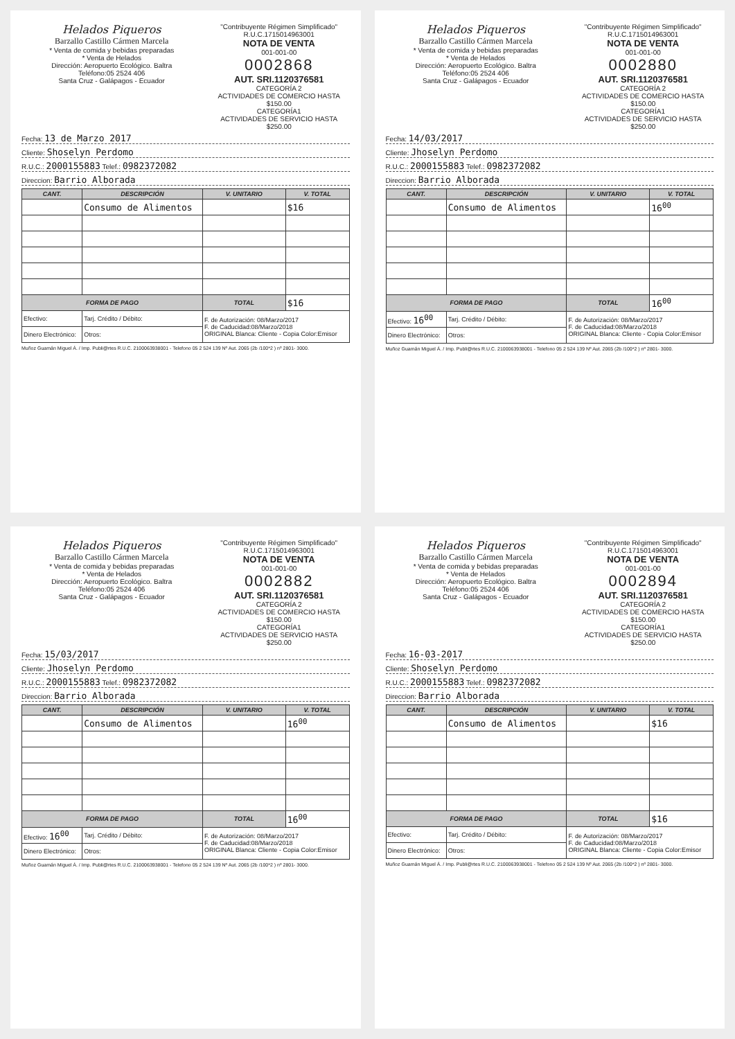Helados Piqueros
Barzallo Castillo Cármen Marcela
* Venta de comida y bebidas preparadas
* Venta de Helados
Dirección: Aeropuerto Ecológico. Baltra
Teléfono:05 2524 406
Santa Cruz - Galápagos - Ecuador
"Contribuyente Régimen Simplificado"
R.U.C.1715014963001
NOTA DE VENTA
001-001-00
0002868
AUT. SRI.1120376581
CATEGORÍA 2
ACTIVIDADES DE COMERCIO HASTA $150.00
CATEGORÍA1
ACTIVIDADES DE SERVICIO HASTA $250.00
Fecha: 13 de Marzo 2017
Cliente: Shoselyn Perdomo
R.U.C.: 2000155883 Telef.: 0982372082
Direccion: Barrio Alborada
| CANT. | DESCRIPCIÓN | V. UNITARIO | V. TOTAL |
| --- | --- | --- | --- |
| | Consumo de Alimentos | | $16 |
| FORMA DE PAGO | | TOTAL | $16 |
| Efectivo: | Tarj. Crédito / Débito: | F. de Autorización: 08/Marzo/2017 F. de Caducidad:08/Marzo/2018 ORIGINAL Blanca: Cliente - Copia Color:Emisor | |
| Dinero Electrónico: | Otros: | | |
Muñoz Guamán Miguel Á. / Imp. Publi@rtes R.U.C. 2100063938001 - Telefono 05 2 524 139 Nº Aut. 2065 (2b /100*2 ) nº 2801- 3000.
Helados Piqueros
Barzallo Castillo Cármen Marcela
* Venta de comida y bebidas preparadas
* Venta de Helados
Dirección: Aeropuerto Ecológico. Baltra
Teléfono:05 2524 406
Santa Cruz - Galápagos - Ecuador
"Contribuyente Régimen Simplificado"
R.U.C.1715014963001
NOTA DE VENTA
001-001-00
0002880
AUT. SRI.1120376581
CATEGORÍA 2
ACTIVIDADES DE COMERCIO HASTA $150.00
CATEGORÍA1
ACTIVIDADES DE SERVICIO HASTA $250.00
Fecha: 14/03/2017
Cliente: Jhoselyn Perdomo
R.U.C.: 2000155883 Telef.: 0982372082
Direccion: Barrio Alborada
| CANT. | DESCRIPCIÓN | V. UNITARIO | V. TOTAL |
| --- | --- | --- | --- |
| | Consumo de Alimentos | | 16<sup>00</sup> |
| FORMA DE PAGO | | TOTAL | 16<sup>00</sup> |
| Efectivo: 16<sup>00</sup> | Tarj. Crédito / Débito: | F. de Autorización: 08/Marzo/2017 F. de Caducidad:08/Marzo/2018 ORIGINAL Blanca: Cliente - Copia Color:Emisor | |
| Dinero Electrónico: | Otros: | | |
Muñoz Guamán Miguel Á. / Imp. Publi@rtes R.U.C. 2100063938001 - Telefono 05 2 524 139 Nº Aut. 2065 (2b /100*2 ) nº 2801- 3000.
Helados Piqueros
Barzallo Castillo Cármen Marcela
* Venta de comida y bebidas preparadas
* Venta de Helados
Dirección: Aeropuerto Ecológico. Baltra
Teléfono:05 2524 406
Santa Cruz - Galápagos - Ecuador
"Contribuyente Régimen Simplificado"
R.U.C.1715014963001
NOTA DE VENTA
001-001-00
0002882
AUT. SRI.1120376581
CATEGORÍA 2
ACTIVIDADES DE COMERCIO HASTA $150.00
CATEGORÍA1
ACTIVIDADES DE SERVICIO HASTA $250.00
Fecha: 15/03/2017
Cliente: Jhoselyn Perdomo
R.U.C.: 2000155883 Telef.: 0982372082
Direccion: Barrio Alborada
| CANT. | DESCRIPCIÓN | V. UNITARIO | V. TOTAL |
| --- | --- | --- | --- |
| | Consumo de Alimentos | | 16<sup>00</sup> |
| FORMA DE PAGO | | TOTAL | 16<sup>00</sup> |
| Efectivo: 16<sup>00</sup> | Tarj. Crédito / Débito: | F. de Autorización: 08/Marzo/2017 F. de Caducidad:08/Marzo/2018 ORIGINAL Blanca: Cliente - Copia Color:Emisor | |
| Dinero Electrónico: | Otros: | | |
Muñoz Guamán Miguel Á. / Imp. Publi@rtes R.U.C. 2100063938001 - Telefono 05 2 524 139 Nº Aut. 2065 (2b /100*2 ) nº 2801- 3000.
Helados Piqueros
Barzallo Castillo Cármen Marcela
* Venta de comida y bebidas preparadas
* Venta de Helados
Dirección: Aeropuerto Ecológico. Baltra
Teléfono:05 2524 406
Santa Cruz - Galápagos - Ecuador
"Contribuyente Régimen Simplificado"
R.U.C.1715014963001
NOTA DE VENTA
001-001-00
0002894
AUT. SRI.1120376581
CATEGORÍA 2
ACTIVIDADES DE COMERCIO HASTA $150.00
CATEGORÍA1
ACTIVIDADES DE SERVICIO HASTA $250.00
Fecha: 16-03-2017
Cliente: Shoselyn Perdomo
R.U.C.: 2000155883 Telef.: 0982372082
Direccion: Barrio Alborada
| CANT. | DESCRIPCIÓN | V. UNITARIO | V. TOTAL |
| --- | --- | --- | --- |
| | Consumo de Alimentos | | $16 |
| FORMA DE PAGO | | TOTAL | $16 |
| Efectivo: | Tarj. Crédito / Débito: | F. de Autorización: 08/Marzo/2017 F. de Caducidad:08/Marzo/2018 ORIGINAL Blanca: Cliente - Copia Color:Emisor | |
| Dinero Electrónico: | Otros: | | |
Muñoz Guamán Miguel Á. / Imp. Publi@rtes R.U.C. 2100063938001 - Telefono 05 2 524 139 Nº Aut. 2065 (2b /100*2 ) nº 2801- 3000.